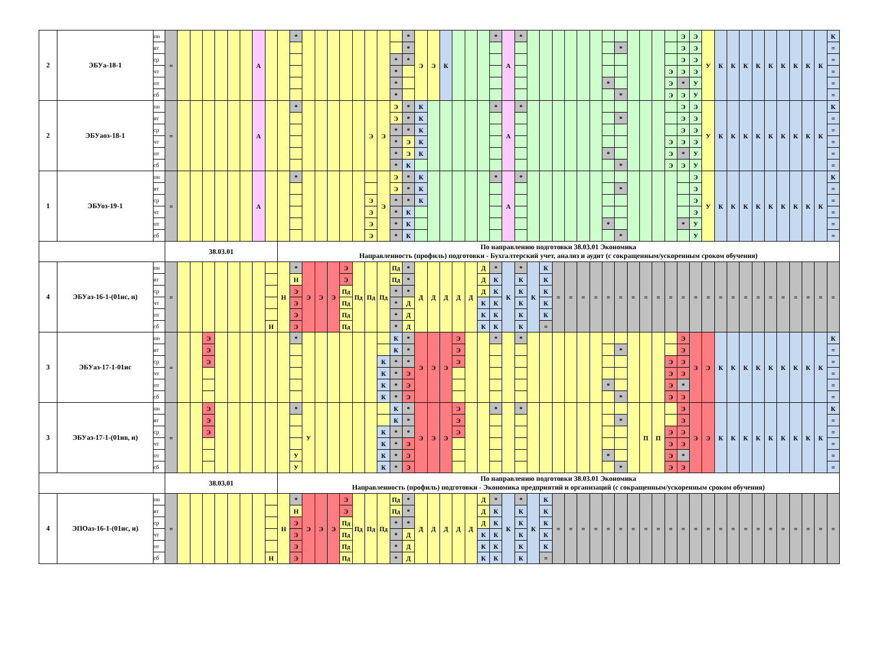| 2 | ЭБУа-18-1 | пн | = | | | | | | | А | | | * | | | | | | | | | * | Э | Э | К | | | | * | А | * | | | | | | | | | | | | | Э | Э | У | К | К | К | К | К | К | К | К | К | К |
| | | вт | | | | | | | | | | | | | | | | | | | | * | | | | | | | | | | | | | | | | | * | | | | | Э | Э | | | | | | | | | | | = |
| | | ср | | | | | | | | | | | | | | | | | | | * | * | | | | | | | | | | | | | | | | | | | | | | Э | Э | | | | | | | | | | | = |
| | | чт | | | | | | | | | | | | | | | | | | | * | | | | | | | | | | | | | | | | | | | | | | Э | Э | Э | | | | | | | | | | | = |
| | | пт | | | | | | | | | | | | | | | | | | | * | | | | | | | | | | | | | | | | | * | | | | | Э | * | У | | | | | | | | | | | = |
| | | сб | | | | | | | | | | | | | | | | | | | * | | | | | | | | | | | | | | | | | | * | | | | Э | Э | У | | | | | | | | | | | = |
| 2 | ЭБУаоз-18-1 | пн | = | | | | | | | А | | | * | | | | | | Э | Э | Э | * | К | | | | | | * | А | * | | | | | | | | | | | | | Э | Э | У | К | К | К | К | К | К | К | К | К | К |
| | | вт | | | | | | | | | | | | | | | | | | | Э | * | К | | | | | | | | | | | | | | | | * | | | | | Э | Э | | | | | | | | | | | = |
| | | ср | | | | | | | | | | | | | | | | | | | * | * | К | | | | | | | | | | | | | | | | | | | | | Э | Э | | | | | | | | | | | = |
| | | чт | | | | | | | | | | | | | | | | | | | * | Э | К | | | | | | | | | | | | | | | | | | | | Э | Э | Э | | | | | | | | | | | = |
| | | пт | | | | | | | | | | | | | | | | | | | * | Э | К | | | | | | | | | | | | | | | * | | | | | Э | * | У | | | | | | | | | | | = |
| | | сб | | | | | | | | | | | | | | | | | | | * | К | | | | | | | | | | | | | | | | | * | | | | Э | Э | У | | | | | | | | | | | = |
| 1 | ЭБУоз-19-1 | пн | = | | | | | | | А | | | * | | | | | | | Э | Э | * | К | | | | | | * | А | * | | | | | | | | | | | | | | Э | У | К | К | К | К | К | К | К | К | К | К |
| | | вт | | | | | | | | | | | | | | | | | | | Э | * | К | | | | | | | | | | | | | | | | * | | | | | | Э | | | | | | | | | | | = |
| | | ср | | | | | | | | | | | | | | | | | Э | | * | * | К | | | | | | | | | | | | | | | | | | | | | | Э | | | | | | | | | | | = |
| | | чт | | | | | | | | | | | | | | | | | Э | | * | К | | | | | | | | | | | | | | | | | | | | | | | Э | | | | | | | | | | | = |
| | | пт | | | | | | | | | | | | | | | | | Э | | * | К | | | | | | | | | | | | | | | | * | | | | | | * | У | | | | | | | | | | | = |
| | | сб | | | | | | | | | | | | | | | | | Э | | * | К | | | | | | | | | | | | | | | | | * | | | | | | У | | | | | | | | | | | = |
| | | | 38.03.01 | | | | | | | | | По направлению подготовки 38.03.01 Экономика Направленность (профиль) подготовки - Бухгалтерский учет, анализ и аудит (с сокращенным/ускоренным сроком обучения) | | | | | | | | | | | | | | | | | | | | | | | | | | | | | | | | | | | | | | | | | | | | |
| 4 | ЭБУаз-16-1-(01ис, и) | пн | = | | | | | | | | | Н | * | Э | Э | Э | Э | Пд | Пд | Пд | Пд | * | Д | Д | Д | Д | Д | Д | * | К | * | К | К | = | = | = | = | = | = | = | = | = | = | = | = | = | = | = | = | = | = | = | = | = | = | = |
| | | вт | | | | | | | | | | | Н | | | | Э | | | | Пд | * | | | | | | Д | К | | К | | К | | | | | | | | | | | | | | | | | | | | | | | |
| | | ср | | | | | | | | | | | Э | | | | Пд | | | | * | * | | | | | | Д | К | | К | | К | | | | | | | | | | | | | | | | | | | | | | | |
| | | чт | | | | | | | | | | | Э | | | | Пд | | | | * | Д | | | | | | К | К | | К | | К | | | | | | | | | | | | | | | | | | | | | | | |
| | | пт | | | | | | | | | | | Э | | | | Пд | | | | * | Д | | | | | | К | К | | К | | К | | | | | | | | | | | | | | | | | | | | | | | |
| | | сб | | | | | | | | | Н | | Э | | | | Пд | | | | * | Д | | | | | | К | К | | К | | = | | | | | | | | | | | | | | | | | | | | | | | |
| 3 | ЭБУаз-17-1-01ис | пн | = | | | Э | | | | | | | * | | | | | | | | К | * | Э | Э | Э | Э | | | * | | * | | | | | | | | | | | | | Э | Э | Э | К | К | К | К | К | К | К | К | К | К |
| | | вт | | | | Э | | | | | | | | | | | | | | | К | * | | | | Э | | | | | | | | | | | | | * | | | | | Э | | | | | | | | | | | | = |
| | | ср | | | | Э | | | | | | | | | | | | | | К | * | * | | | | Э | | | | | | | | | | | | | | | | | Э | Э | | | | | | | | | | | | = |
| | | чт | | | | | | | | | | | | | | | | | | К | * | Э | | | | | | | | | | | | | | | | | | | | | Э | Э | | | | | | | | | | | | = |
| | | пт | | | | | | | | | | | | | | | | | | К | * | Э | | | | | | | | | | | | | | | | * | | | | | Э | * | | | | | | | | | | | | = |
| | | сб | | | | | | | | | | | | | | | | | | К | * | Э | | | | | | | | | | | | | | | | | * | | | | Э | Э | | | | | | | | | | | | = |
| 3 | ЭБУаз-17-1-(01ив, и) | пн | = | | | Э | | | | | | | * | У | | | | | | | К | * | Э | Э | Э | Э | | | * | | * | | | | | | | | | | П | П | | Э | Э | Э | К | К | К | К | К | К | К | К | К | К |
| | | вт | | | | Э | | | | | | | | | | | | | | | К | * | | | | Э | | | | | | | | | | | | | * | | | | | Э | | | | | | | | | | | | = |
| | | ср | | | | Э | | | | | | | | | | | | | | К | * | * | | | | Э | | | | | | | | | | | | | | | | | Э | Э | | | | | | | | | | | | = |
| | | чт | | | | | | | | | | | | | | | | | | К | * | Э | | | | | | | | | | | | | | | | | | | | | Э | Э | | | | | | | | | | | | = |
| | | пт | | | | | | | | | | | У | | | | | | | К | * | Э | | | | | | | | | | | | | | | | * | | | | | Э | * | | | | | | | | | | | | = |
| | | сб | | | | | | | | | | | У | | | | | | | К | * | Э | | | | | | | | | | | | | | | | | * | | | | Э | Э | | | | | | | | | | | | = |
| | | | 38.03.01 | | | | | | | | | По направлению подготовки 38.03.01 Экономика Направленность (профиль) подготовки - Экономика предприятий и организаций (с сокращенным/ускоренным сроком обучения) | | | | | | | | | | | | | | | | | | | | | | | | | | | | | | | | | | | | | | | | | | | | |
| 4 | ЭПОаз-16-1-(01ис, и) | пн | = | | | | | | | | | Н | * | Э | Э | Э | Э | Пд | Пд | Пд | Пд | * | Д | Д | Д | Д | Д | Д | * | К | * | К | К | = | = | = | = | = | = | = | = | = | = | = | = | = | = | = | = | = | = | = | = | = | = | = |
| | | вт | | | | | | | | | | | Н | | | | Э | | | | Пд | * | | | | | | Д | К | | К | | К | | | | | | | | | | | | | | | | | | | | | | | |
| | | ср | | | | | | | | | | | Э | | | | Пд | | | | * | * | | | | | | Д | К | | К | | К | | | | | | | | | | | | | | | | | | | | | | | |
| | | чт | | | | | | | | | | | Э | | | | Пд | | | | * | Д | | | | | | К | К | | К | | К | | | | | | | | | | | | | | | | | | | | | | | |
| | | пт | | | | | | | | | | | Э | | | | Пд | | | | * | Д | | | | | | К | К | | К | | К | | | | | | | | | | | | | | | | | | | | | | | |
| | | сб | | | | | | | | | Н | | Э | | | | Пд | | | | * | Д | | | | | | К | К | | К | | = | | | | | | | | | | | | | | | | | | | | | | | |